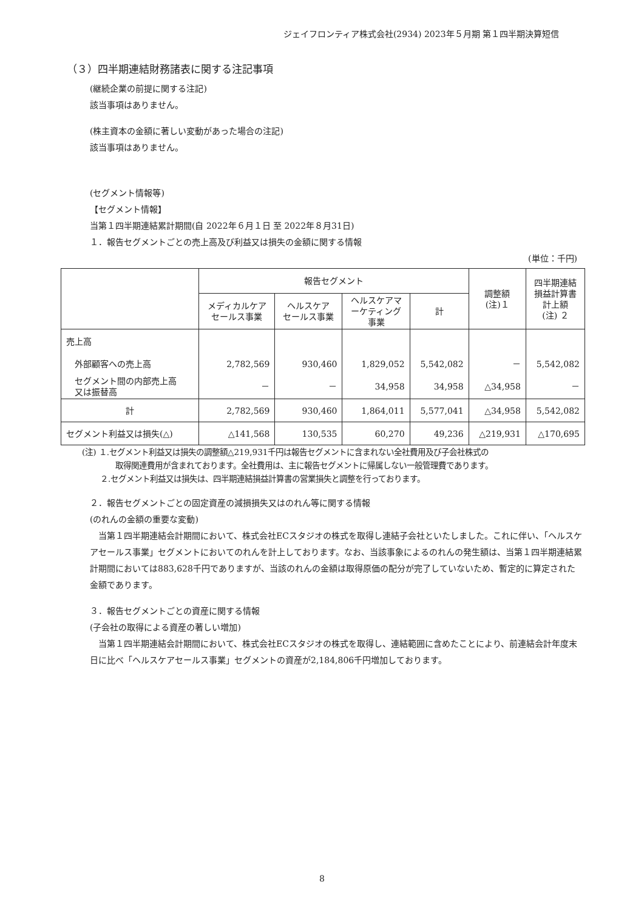ジェイフロンティア株式会社(2934) 2023年５月期 第１四半期決算短信
（３）四半期連結財務諸表に関する注記事項
(継続企業の前提に関する注記)
該当事項はありません。
(株主資本の金額に著しい変動があった場合の注記)
該当事項はありません。
(セグメント情報等)
【セグメント情報】
当第１四半期連結累計期間(自 2022年６月１日 至 2022年８月31日)
１．報告セグメントごとの売上高及び利益又は損失の金額に関する情報
(単位：千円)
| | 報告セグメント | | | | 調整額 (注)１ | 四半期連結 損益計算書 計上額 (注) ２ |
| --- | --- | --- | --- | --- | --- | --- |
| | メディカルケア セールス事業 | ヘルスケア セールス事業 | ヘルスケアマ ーケティング 事業 | 計 | | |
| 売上高 | | | | | | |
| 外部顧客への売上高 | 2,782,569 | 930,460 | 1,829,052 | 5,542,082 | － | 5,542,082 |
| セグメント間の内部売上高 又は振替高 | － | － | 34,958 | 34,958 | △34,958 | － |
| 計 | 2,782,569 | 930,460 | 1,864,011 | 5,577,041 | △34,958 | 5,542,082 |
| セグメント利益又は損失(△) | △141,568 | 130,535 | 60,270 | 49,236 | △219,931 | △170,695 |
(注) １.セグメント利益又は損失の調整額△219,931千円は報告セグメントに含まれない全社費用及び子会社株式の
取得関連費用が含まれております。全社費用は、主に報告セグメントに帰属しない一般管理費であります。
２.セグメント利益又は損失は、四半期連結損益計算書の営業損失と調整を行っております。
２．報告セグメントごとの固定資産の減損損失又はのれん等に関する情報
(のれんの金額の重要な変動)
　当第１四半期連結会計期間において、株式会社ECスタジオの株式を取得し連結子会社といたしました。これに伴い、「ヘルスケアセールス事業」セグメントにおいてのれんを計上しております。なお、当該事象によるのれんの発生額は、当第１四半期連結累計期間においては883,628千円でありますが、当該のれんの金額は取得原価の配分が完了していないため、暫定的に算定された金額であります。
３．報告セグメントごとの資産に関する情報
(子会社の取得による資産の著しい増加)
　当第１四半期連結会計期間において、株式会社ECスタジオの株式を取得し、連結範囲に含めたことにより、前連結会計年度末日に比べ「ヘルスケアセールス事業」セグメントの資産が2,184,806千円増加しております。
8